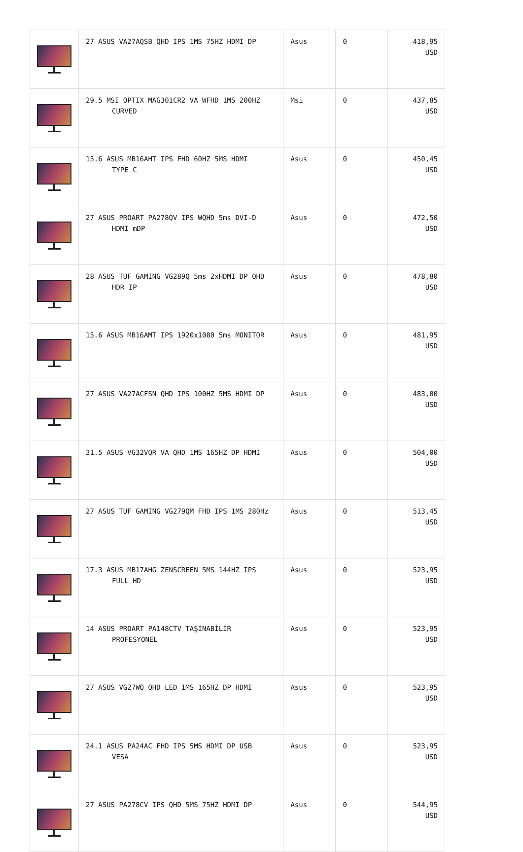| | 27 ASUS VA27AQSB QHD IPS 1MS 75HZ HDMI DP | Asus | 0 | 418,95 USD |
| | 29.5 MSI OPTIX MAG301CR2 VA WFHD 1MS 200HZ CURVED | Msi | 0 | 437,85 USD |
| | 15.6 ASUS MB16AHT IPS FHD 60HZ 5MS HDMI TYPE C | Asus | 0 | 450,45 USD |
| | 27 ASUS PROART PA278QV IPS WQHD 5ms DVI-D HDMI mDP | Asus | 0 | 472,50 USD |
| | 28 ASUS TUF GAMING VG289Q 5ms 2xHDMI DP QHD HDR IP | Asus | 0 | 478,80 USD |
| | 15.6 ASUS MB16AMT IPS 1920x1080 5ms MONITOR | Asus | 0 | 481,95 USD |
| | 27 ASUS VA27ACFSN QHD IPS 100HZ 5MS HDMI DP | Asus | 0 | 483,00 USD |
| | 31.5 ASUS VG32VQR VA QHD 1MS 165HZ DP HDMI | Asus | 0 | 504,00 USD |
| | 27 ASUS TUF GAMING VG279QM FHD IPS 1MS 280Hz | Asus | 0 | 513,45 USD |
| | 17.3 ASUS MB17AHG ZENSCREEN 5MS 144HZ IPS FULL HD | Asus | 0 | 523,95 USD |
| | 14 ASUS PROART PA148CTV TAŞINABİLİR PROFESYONEL | Asus | 0 | 523,95 USD |
| | 27 ASUS VG27WQ QHD LED 1MS 165HZ DP HDMI | Asus | 0 | 523,95 USD |
| | 24.1 ASUS PA24AC FHD IPS 5MS HDMI DP USB VESA | Asus | 0 | 523,95 USD |
| | 27 ASUS PA278CV IPS QHD 5MS 75HZ HDMI DP | Asus | 0 | 544,95 USD |